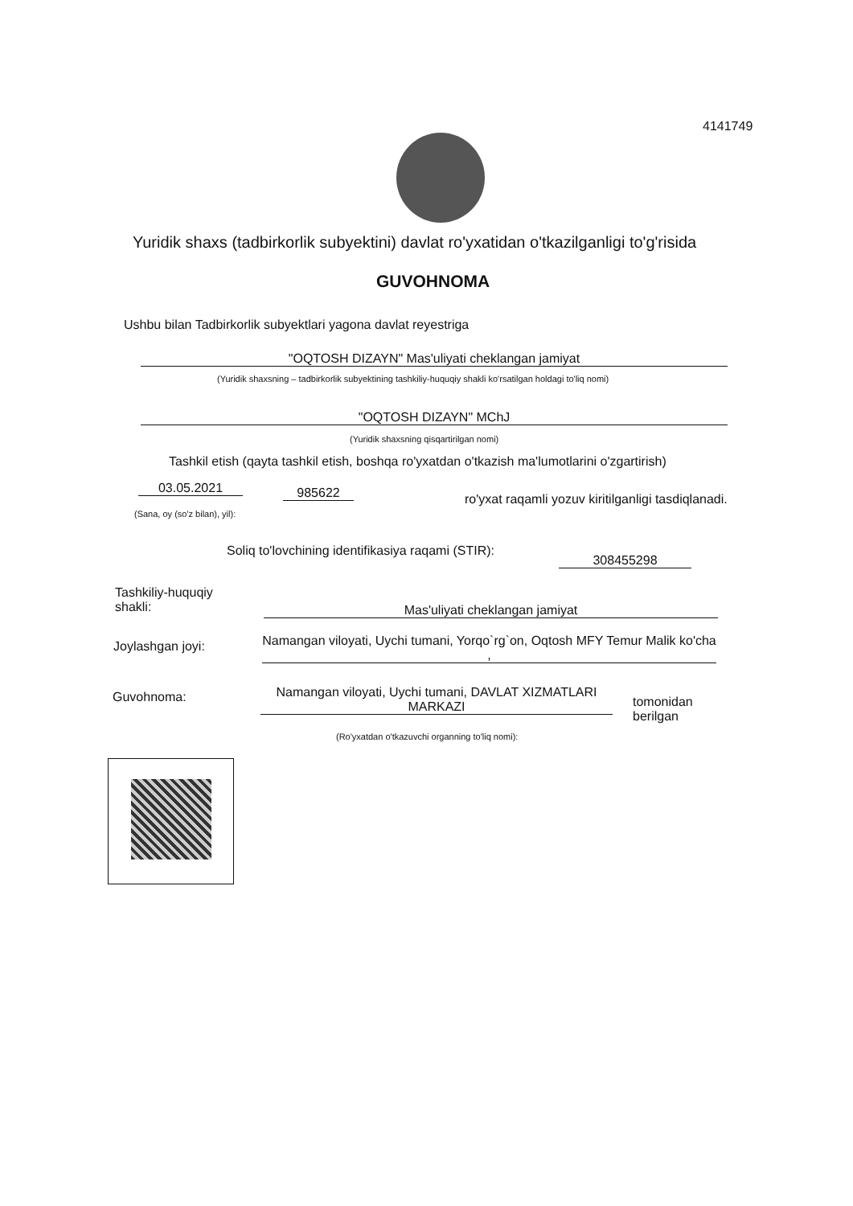4141749
Yuridik shaxs (tadbirkorlik subyektini) davlat ro'yxatidan o'tkazilganligi to'g'risida
GUVOHNOMA
Ushbu bilan Tadbirkorlik subyektlari yagona davlat reyestriga
"OQTOSH DIZAYN" Mas'uliyati cheklangan jamiyat
(Yuridik shaxsning – tadbirkorlik subyektining tashkiliy-huquqiy shakli ko'rsatilgan holdagi to'liq nomi)
"OQTOSH DIZAYN" MChJ
(Yuridik shaxsning qisqartirilgan nomi)
Tashkil etish (qayta tashkil etish, boshqa ro'yxatdan o'tkazish ma'lumotlarini o'zgartirish)
03.05.2021 985622
ro'yxat raqamli yozuv kiritilganligi tasdiqlanadi.
(Sana, oy (so'z bilan), yil):
Soliq to'lovchining identifikasiya raqami (STIR):
308455298
Tashkiliy-huquqiy
shakli:
Mas'uliyati cheklangan jamiyat
Joylashgan joyi:
Namangan viloyati, Uychi tumani, Yorqo`rg`on, Oqtosh MFY Temur Malik ko'cha ,
Guvohnoma:
Namangan viloyati, Uychi tumani, DAVLAT XIZMATLARI MARKAZI
tomonidan
berilgan
(Ro'yxatdan o'tkazuvchi organning to'liq nomi):